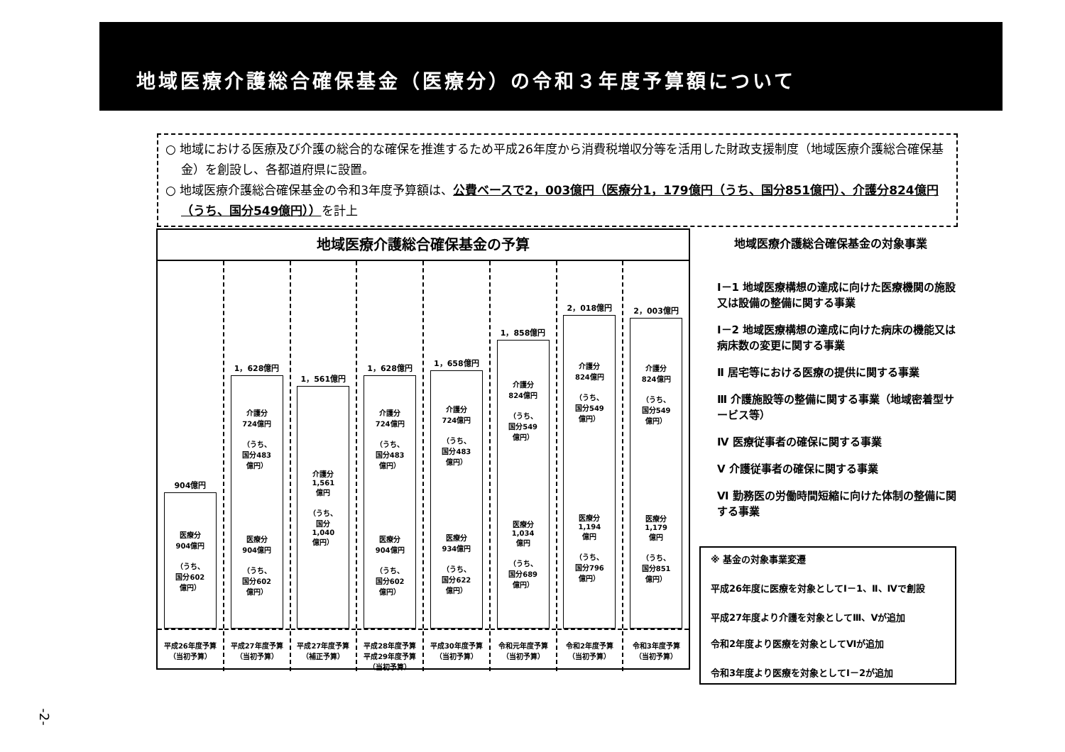地域医療介護総合確保基金（医療分）の令和３年度予算額について
○ 地域における医療及び介護の総合的な確保を推進するため平成26年度から消費税増収分等を活用した財政支援制度（地域医療介護総合確保基金）を創設し、各都道府県に設置。
○ 地域医療介護総合確保基金の令和3年度予算額は、公費ベースで2，003億円（医療分1，179億円（うち、国分851億円）、介護分824億円（うち、国分549億円））を計上
地域医療介護総合確保基金の予算
904億円
医療分
904億円
（うち、
国分602
億円）
平成26年度予算
（当初予算）
1，628億円
介護分
724億円
（うち、
国分483
億円）
医療分
904億円
（うち、
国分602
億円）
平成27年度予算
（当初予算）
1，561億円
介護分
1,561
億円
（うち、
国分
1,040
億円）
平成27年度予算
（補正予算）
1，628億円
介護分
724億円
（うち、
国分483
億円）
医療分
904億円
（うち、
国分602
億円）
平成28年度予算
平成29年度予算
（当初予算）
1，658億円
介護分
724億円
（うち、
国分483
億円）
医療分
934億円
（うち、
国分622
億円）
平成30年度予算
（当初予算）
1，858億円
介護分
824億円
（うち、
国分549
億円）
医療分
1,034
億円
（うち、
国分689
億円）
令和元年度予算
（当初予算）
2，018億円
介護分
824億円
（うち、
国分549
億円）
医療分
1,194
億円
（うち、
国分796
億円）
令和2年度予算
（当初予算）
2，003億円
介護分
824億円
（うち、
国分549
億円）
医療分
1,179
億円
（うち、
国分851
億円）
令和3年度予算
（当初予算）
地域医療介護総合確保基金の対象事業
Ⅰ－1 地域医療構想の達成に向けた医療機関の施設又は設備の整備に関する事業
Ⅰ－2 地域医療構想の達成に向けた病床の機能又は病床数の変更に関する事業
Ⅱ 居宅等における医療の提供に関する事業
Ⅲ 介護施設等の整備に関する事業（地域密着型サービス等）
Ⅳ 医療従事者の確保に関する事業
Ⅴ 介護従事者の確保に関する事業
Ⅵ 勤務医の労働時間短縮に向けた体制の整備に関する事業
※ 基金の対象事業変遷
平成26年度に医療を対象としてⅠ－1、Ⅱ、Ⅳで創設
平成27年度より介護を対象としてⅢ、Ⅴが追加
令和2年度より医療を対象としてⅥが追加
令和3年度より医療を対象としてⅠ－2が追加
-2-